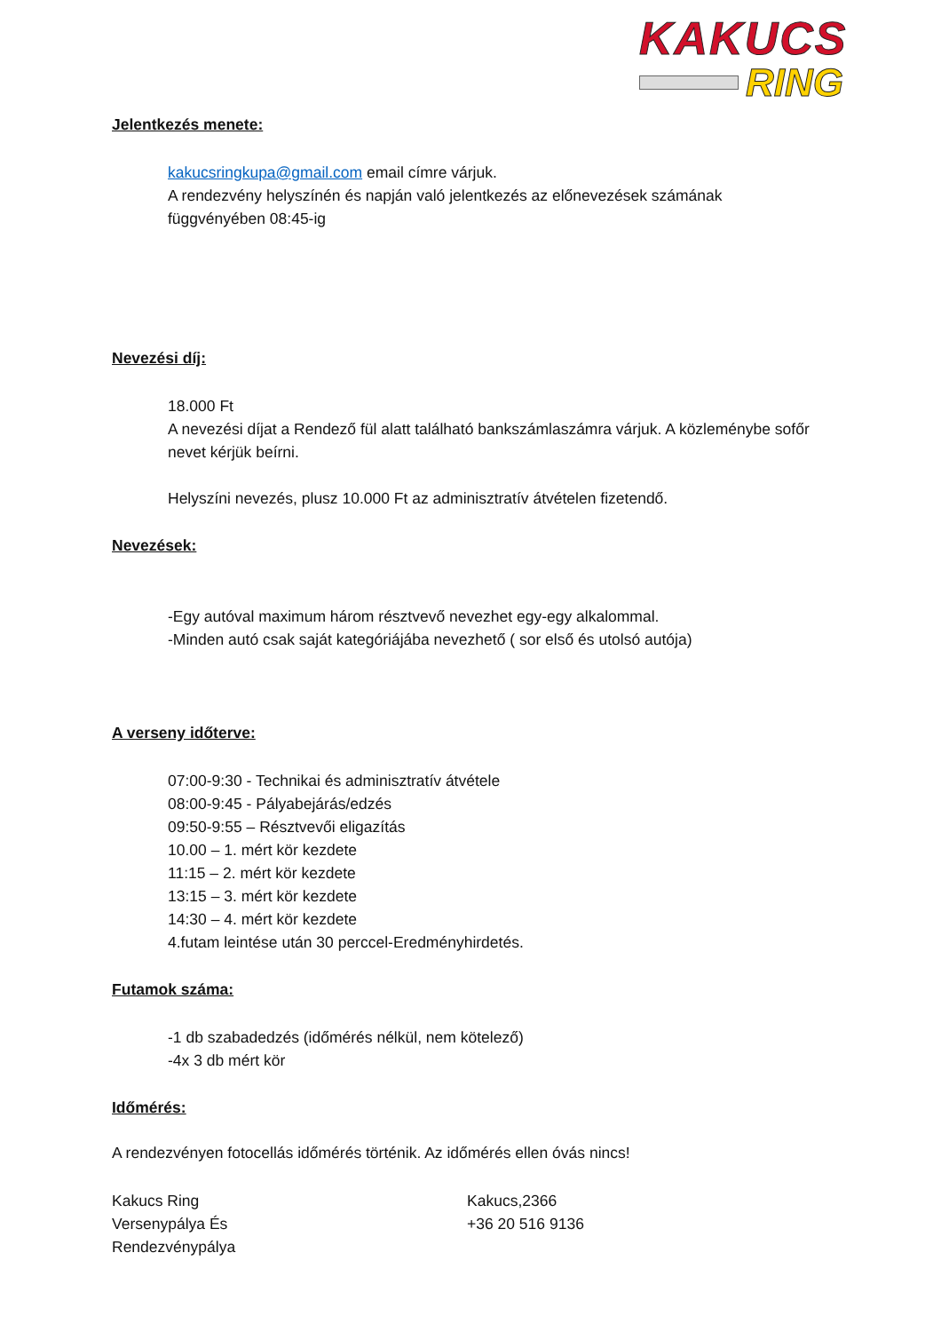KAKUCS
RING
Jelentkezés menete:
kakucsringkupa@gmail.com email címre várjuk.
A rendezvény helyszínén és napján való jelentkezés az előnevezések számának függvényében 08:45-ig
Nevezési díj:
18.000 Ft
A nevezési díjat a Rendező fül alatt található bankszámlaszámra várjuk. A közleménybe sofőr nevet kérjük beírni.
Helyszíni nevezés, plusz 10.000 Ft az adminisztratív átvételen fizetendő.
Nevezések:
-Egy autóval maximum három résztvevő nevezhet egy-egy alkalommal.
-Minden autó csak saját kategóriájába nevezhető ( sor első és utolsó autója)
A verseny időterve:
07:00-9:30 - Technikai és adminisztratív átvétele
08:00-9:45 - Pályabejárás/edzés
09:50-9:55 – Résztvevői eligazítás
10.00 – 1. mért kör kezdete
11:15 – 2. mért kör kezdete
13:15 – 3. mért kör kezdete
14:30 – 4. mért kör kezdete
4.futam leintése után 30 perccel-Eredményhirdetés.
Futamok száma:
-1 db szabadedzés (időmérés nélkül, nem kötelező)
-4x 3 db mért kör
Időmérés:
A rendezvényen fotocellás időmérés történik. Az időmérés ellen óvás nincs!
Kakucs Ring
Versenypálya És
Rendezvénypálya
Kakucs,2366
+36 20 516 9136